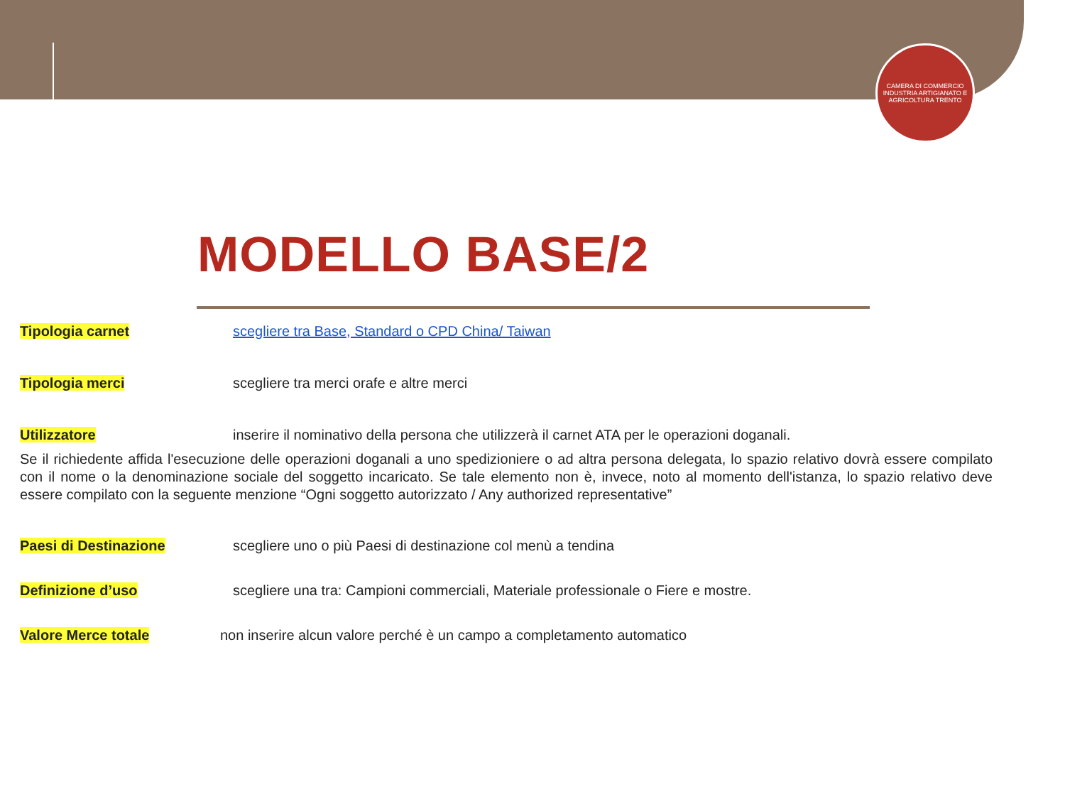CAMERA DI COMMERCIO INDUSTRIA ARTIGIANATO E AGRICOLTURA TRENTO
MODELLO BASE/2
Tipologia carnet scegliere tra Base, Standard o CPD China/ Taiwan
Tipologia merci scegliere tra merci orafe e altre merci
Utilizzatore inserire il nominativo della persona che utilizzerà il carnet ATA per le operazioni doganali.
Se il richiedente affida l'esecuzione delle operazioni doganali a uno spedizioniere o ad altra persona delegata, lo spazio relativo dovrà essere compilato con il nome o la denominazione sociale del soggetto incaricato. Se tale elemento non è, invece, noto al momento dell'istanza, lo spazio relativo deve essere compilato con la seguente menzione “Ogni soggetto autorizzato / Any authorized representative”
Paesi di Destinazione scegliere uno o più Paesi di destinazione col menù a tendina
Definizione d’uso scegliere una tra: Campioni commerciali, Materiale professionale o Fiere e mostre.
Valore Merce totale non inserire alcun valore perché è un campo a completamento automatico